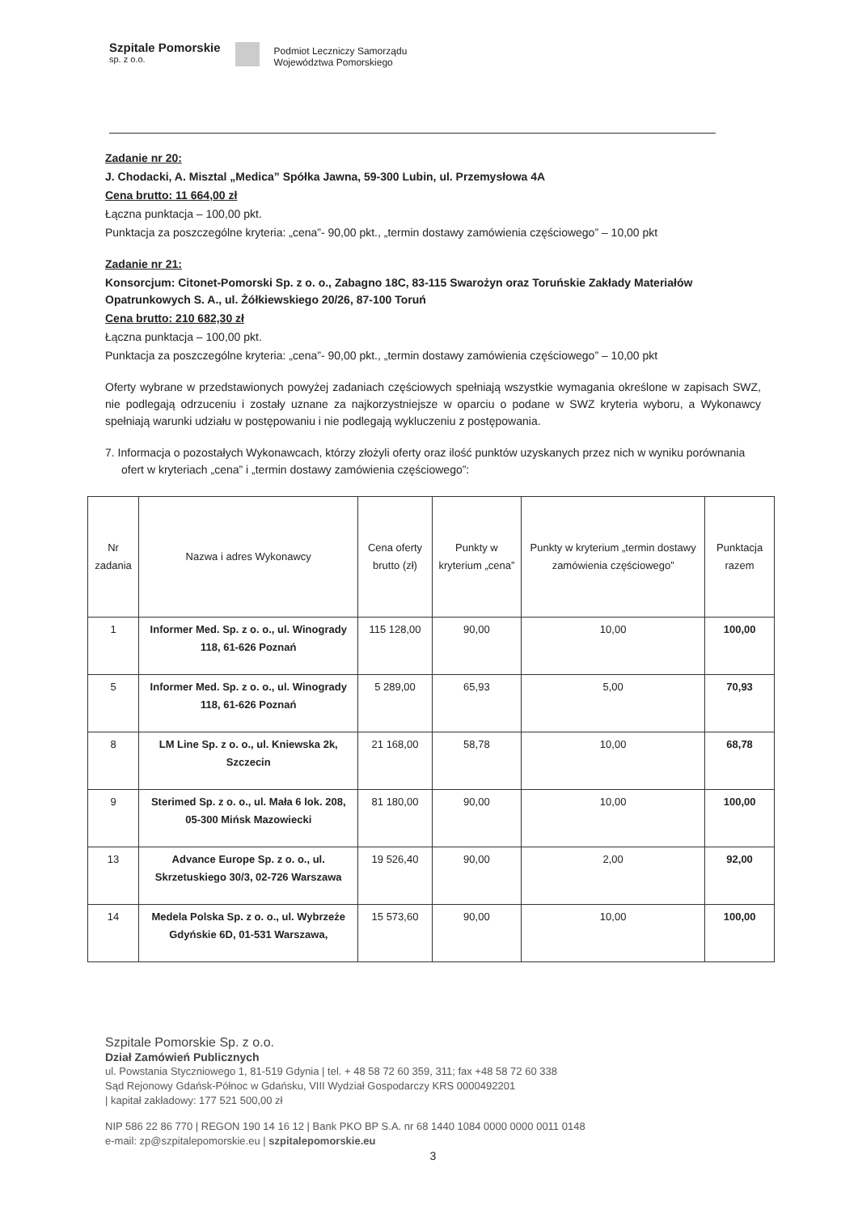Szpitale Pomorskie
sp. z o.o.
Podmiot Leczniczy Samorządu
Województwa Pomorskiego
Zadanie nr 20:
J. Chodacki, A. Misztal „Medica” Spółka Jawna, 59-300 Lubin, ul. Przemysłowa 4A
Cena brutto: 11 664,00 zł
Łączna punktacja – 100,00 pkt.
Punktacja za poszczególne kryteria: „cena”- 90,00 pkt., „termin dostawy zamówienia częściowego” – 10,00 pkt
Zadanie nr 21:
Konsorcjum: Citonet-Pomorski Sp. z o. o., Zabagno 18C, 83-115 Swarożyn oraz Toruńskie Zakłady Materiałów Opatrunkowych S. A., ul. Żółkiewskiego 20/26, 87-100 Toruń
Cena brutto: 210 682,30 zł
Łączna punktacja – 100,00 pkt.
Punktacja za poszczególne kryteria: „cena”- 90,00 pkt., „termin dostawy zamówienia częściowego” – 10,00 pkt
Oferty wybrane w przedstawionych powyżej zadaniach częściowych spełniają wszystkie wymagania określone w zapisach SWZ, nie podlegają odrzuceniu i zostały uznane za najkorzystniejsze w oparciu o podane w SWZ kryteria wyboru, a Wykonawcy spełniają warunki udziału w postępowaniu i nie podlegają wykluczeniu z postępowania.
7. Informacja o pozostałych Wykonawcach, którzy złożyli oferty oraz ilość punktów uzyskanych przez nich w wyniku porównania ofert w kryteriach „cena” i „termin dostawy zamówienia częściowego”:
| Nr zadania | Nazwa i adres Wykonawcy | Cena oferty brutto (zł) | Punkty w kryterium „cena” | Punkty w kryterium „termin dostawy zamówienia częściowego” | Punktacja razem |
| --- | --- | --- | --- | --- | --- |
| 1 | Informer Med. Sp. z o. o., ul. Winogrady 118, 61-626 Poznań | 115 128,00 | 90,00 | 10,00 | 100,00 |
| 5 | Informer Med. Sp. z o. o., ul. Winogrady 118, 61-626 Poznań | 5 289,00 | 65,93 | 5,00 | 70,93 |
| 8 | LM Line Sp. z o. o., ul. Kniewska 2k, Szczecin | 21 168,00 | 58,78 | 10,00 | 68,78 |
| 9 | Sterimed Sp. z o. o., ul. Mała 6 lok. 208, 05-300 Mińsk Mazowiecki | 81 180,00 | 90,00 | 10,00 | 100,00 |
| 13 | Advance Europe Sp. z o. o., ul. Skrzetuskiego 30/3, 02-726 Warszawa | 19 526,40 | 90,00 | 2,00 | 92,00 |
| 14 | Medela Polska Sp. z o. o., ul. Wybrzeże Gdyńskie 6D, 01-531 Warszawa, | 15 573,60 | 90,00 | 10,00 | 100,00 |
Szpitale Pomorskie Sp. z o.o.
Dział Zamówień Publicznych
ul. Powstania Styczniowego 1, 81-519 Gdynia | tel. + 48 58 72 60 359, 311; fax +48 58 72 60 338
Sąd Rejonowy Gdańsk-Północ w Gdańsku, VIII Wydział Gospodarczy KRS 0000492201
| kapitał zakładowy: 177 521 500,00 zł
NIP 586 22 86 770 | REGON 190 14 16 12 | Bank PKO BP S.A. nr 68 1440 1084 0000 0000 0011 0148
e-mail: zp@szpitalepomorskie.eu | szpitalepomorskie.eu
3